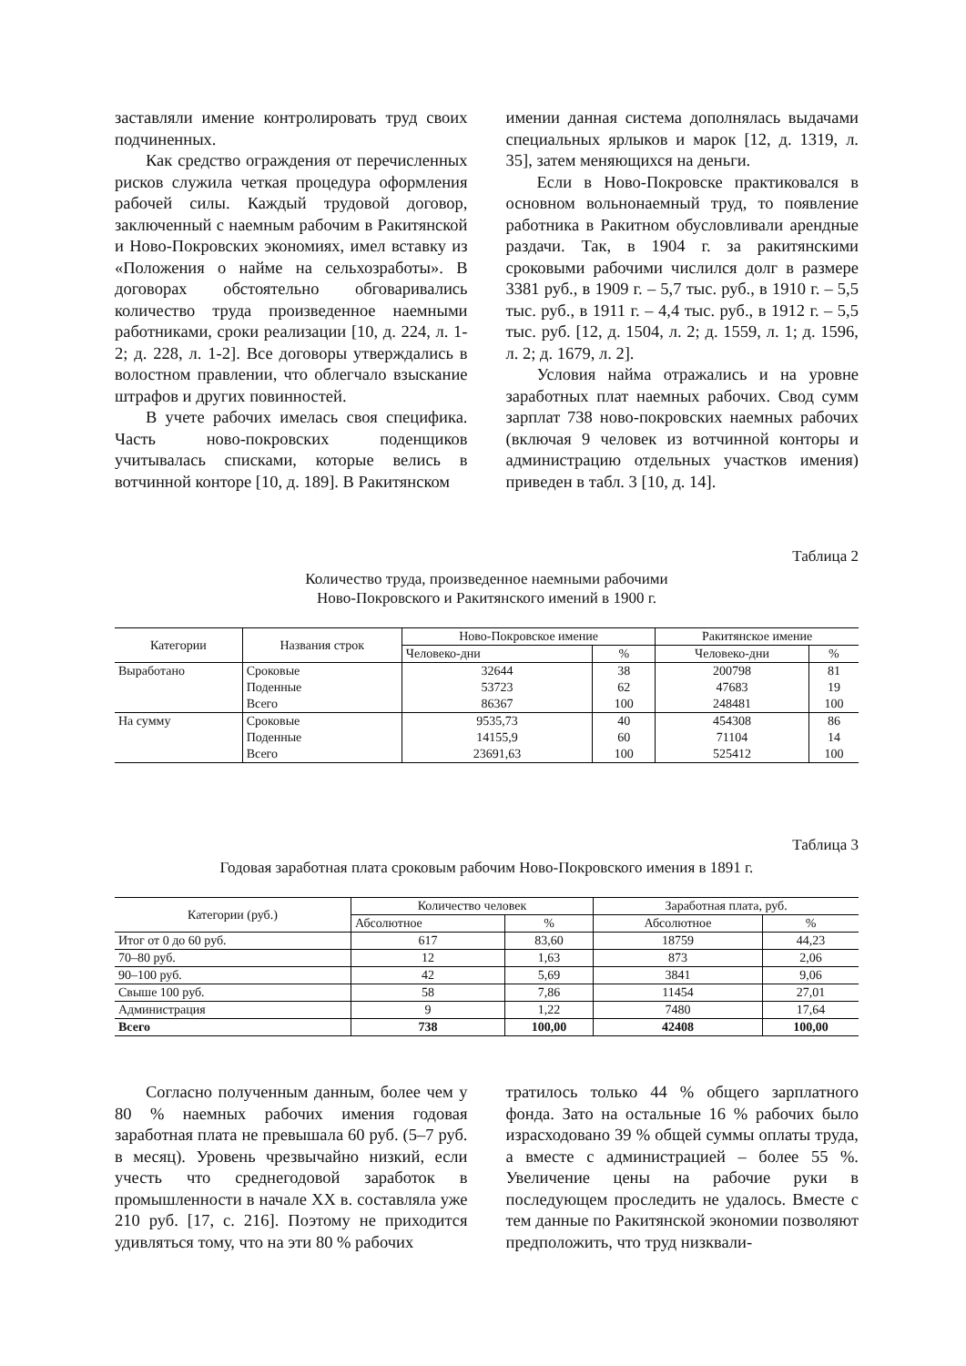заставляли имение контролировать труд своих подчиненных.
Как средство ограждения от перечисленных рисков служила четкая процедура оформления рабочей силы. Каждый трудовой договор, заключенный с наемным рабочим в Ракитянской и Ново-Покровских экономиях, имел вставку из «Положения о найме на сельхозработы». В договорах обстоятельно обговаривались количество труда произведенное наемными работниками, сроки реализации [10, д. 224, л. 1-2; д. 228, л. 1-2]. Все договоры утверждались в волостном правлении, что облегчало взыскание штрафов и других повинностей.
В учете рабочих имелась своя специфика. Часть ново-покровских поденщиков учитывалась списками, которые велись в вотчинной конторе [10, д. 189]. В Ракитянском
имении данная система дополнялась выдачами специальных ярлыков и марок [12, д. 1319, л. 35], затем меняющихся на деньги.
Если в Ново-Покровске практиковался в основном вольнонаемный труд, то появление работника в Ракитном обусловливали арендные раздачи. Так, в 1904 г. за ракитянскими сроковыми рабочими числился долг в размере 3381 руб., в 1909 г. – 5,7 тыс. руб., в 1910 г. – 5,5 тыс. руб., в 1911 г. – 4,4 тыс. руб., в 1912 г. – 5,5 тыс. руб. [12, д. 1504, л. 2; д. 1559, л. 1; д. 1596, л. 2; д. 1679, л. 2].
Условия найма отражались и на уровне заработных плат наемных рабочих. Свод сумм зарплат 738 ново-покровских наемных рабочих (включая 9 человек из вотчинной конторы и администрацию отдельных участков имения) приведен в табл. 3 [10, д. 14].
Таблица 2
Количество труда, произведенное наемными рабочими
Ново-Покровского и Ракитянского имений в 1900 г.
| Категории | Названия строк | Ново-Покровское имение | | Ракитянское имение | |
| --- | --- | --- | --- | --- | --- |
| | | Человеко-дни | % | Человеко-дни | % |
| Выработано | Сроковые | 32644 | 38 | 200798 | 81 |
| | Поденные | 53723 | 62 | 47683 | 19 |
| | Всего | 86367 | 100 | 248481 | 100 |
| На сумму | Сроковые | 9535,73 | 40 | 454308 | 86 |
| | Поденные | 14155,9 | 60 | 71104 | 14 |
| | Всего | 23691,63 | 100 | 525412 | 100 |
Таблица 3
Годовая заработная плата сроковым рабочим Ново-Покровского имения в 1891 г.
| Категории (руб.) | Количество человек | | Заработная плата, руб. | |
| --- | --- | --- | --- | --- |
| | Абсолютное | % | Абсолютное | % |
| Итог от 0 до 60 руб. | 617 | 83,60 | 18759 | 44,23 |
| 70–80 руб. | 12 | 1,63 | 873 | 2,06 |
| 90–100 руб. | 42 | 5,69 | 3841 | 9,06 |
| Свыше 100 руб. | 58 | 7,86 | 11454 | 27,01 |
| Администрация | 9 | 1,22 | 7480 | 17,64 |
| Всего | 738 | 100,00 | 42408 | 100,00 |
Согласно полученным данным, более чем у 80 % наемных рабочих имения годовая заработная плата не превышала 60 руб. (5–7 руб. в месяц). Уровень чрезвычайно низкий, если учесть что среднегодовой заработок в промышленности в начале XX в. составляла уже 210 руб. [17, с. 216]. Поэтому не приходится удивляться тому, что на эти 80 % рабочих
тратилось только 44 % общего зарплатного фонда. Зато на остальные 16 % рабочих было израсходовано 39 % общей суммы оплаты труда, а вместе с администрацией – более 55 %. Увеличение цены на рабочие руки в последующем проследить не удалось. Вместе с тем данные по Ракитянской экономии позволяют предположить, что труд низквали-